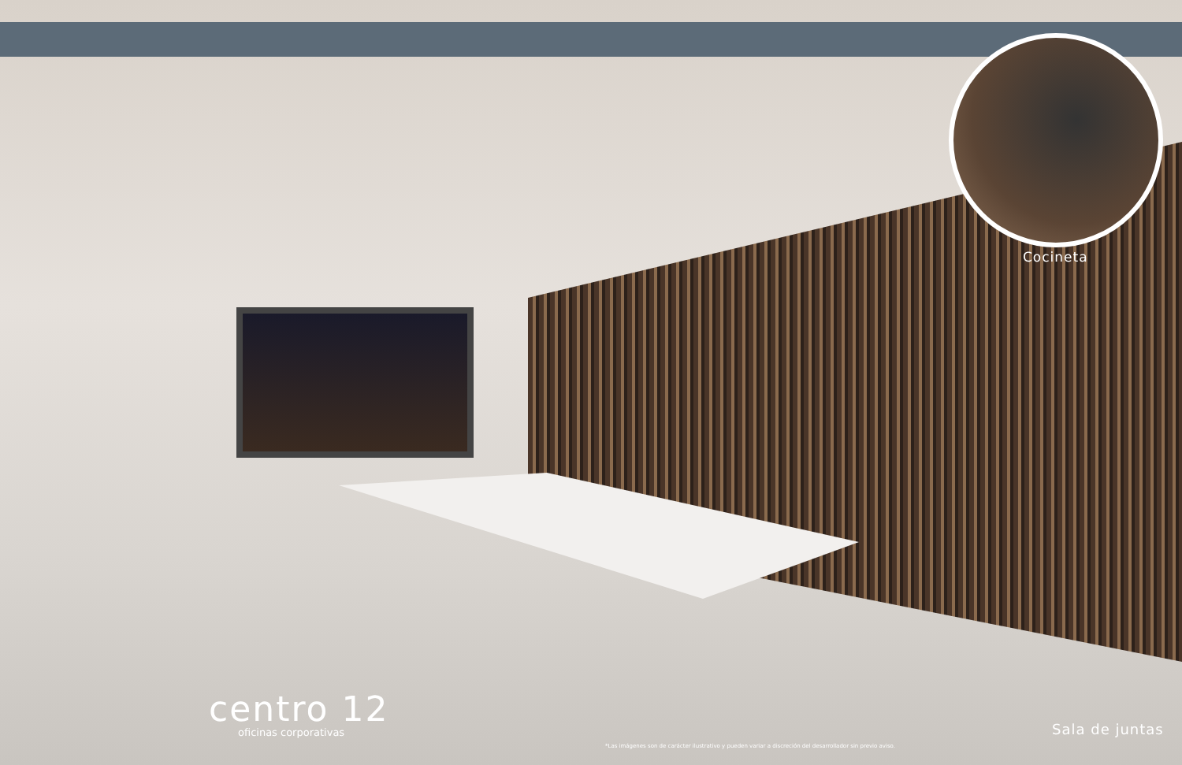Cocineta
centro 12
oficinas corporativas
Sala de juntas
*Las imágenes son de carácter ilustrativo y pueden variar a discreción del desarrollador sin previo aviso.